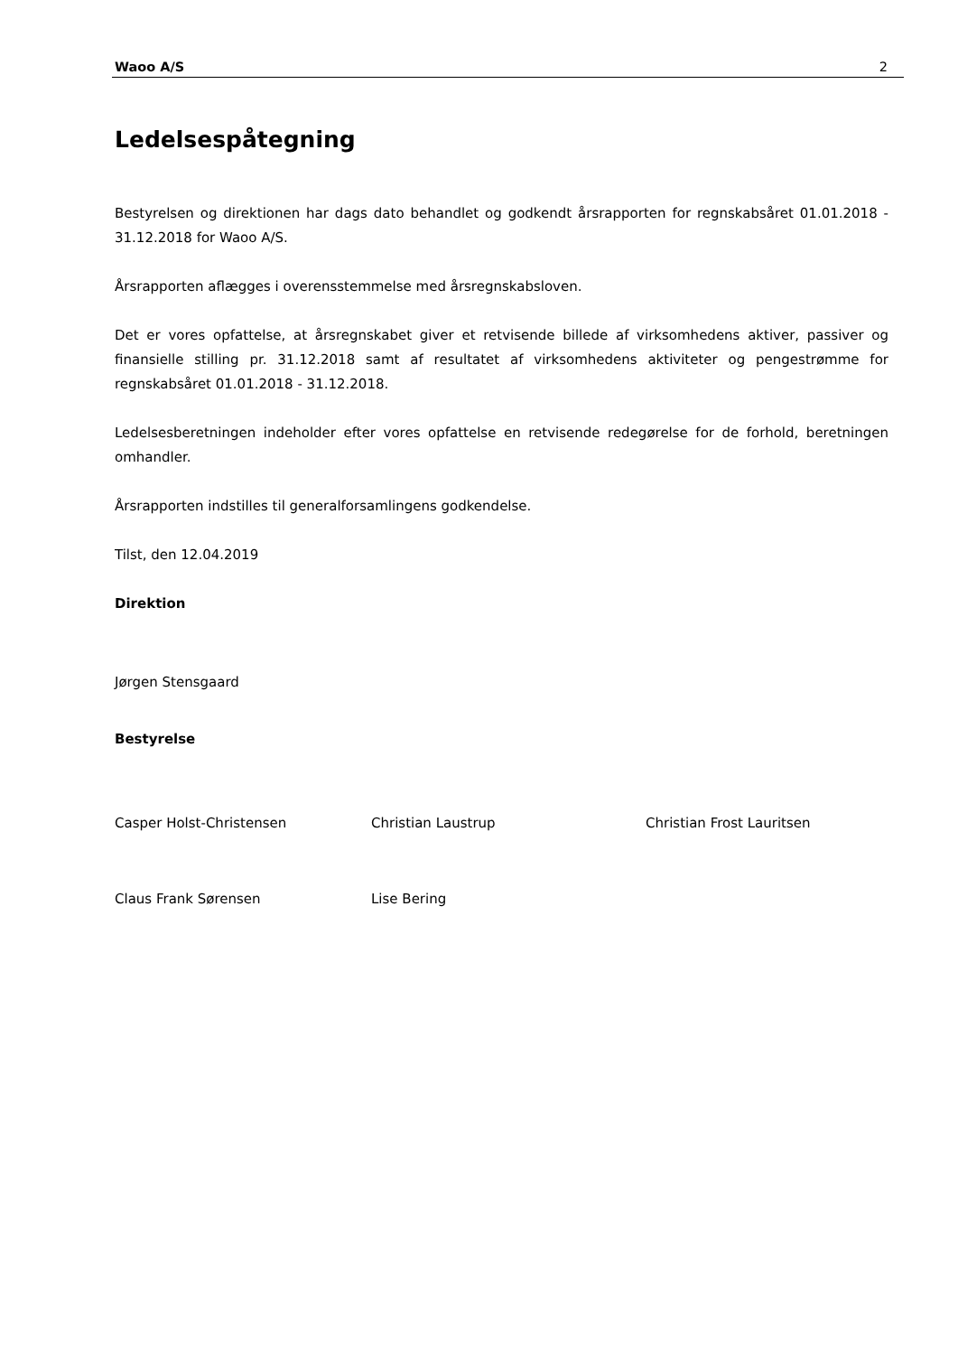Waoo A/S 2
Ledelsespåtegning
Bestyrelsen og direktionen har dags dato behandlet og godkendt årsrapporten for regnskabsåret 01.01.2018 - 31.12.2018 for Waoo A/S.
Årsrapporten aflægges i overensstemmelse med årsregnskabsloven.
Det er vores opfattelse, at årsregnskabet giver et retvisende billede af virksomhedens aktiver, passiver og finansielle stilling pr. 31.12.2018 samt af resultatet af virksomhedens aktiviteter og pengestrømme for regnskabsåret 01.01.2018 - 31.12.2018.
Ledelsesberetningen indeholder efter vores opfattelse en retvisende redegørelse for de forhold, beretningen omhandler.
Årsrapporten indstilles til generalforsamlingens godkendelse.
Tilst, den 12.04.2019
Direktion
Jørgen Stensgaard
Bestyrelse
Casper Holst-Christensen Christian Laustrup Christian Frost Lauritsen
Claus Frank Sørensen Lise Bering